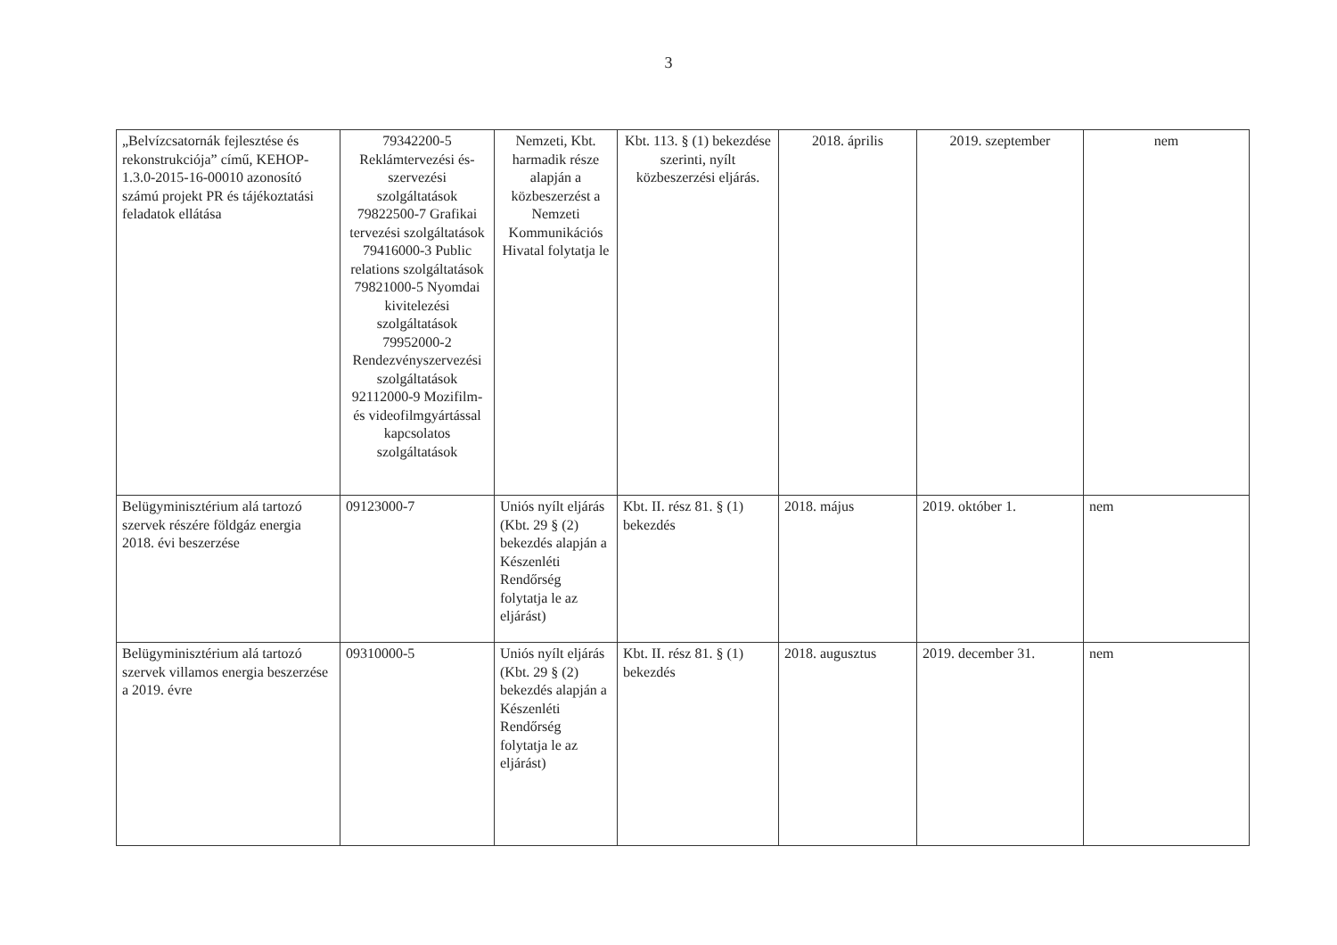3
| „Belvízcsatornák fejlesztése és rekonstrukciója” című, KEHOP-1.3.0-2015-16-00010 azonosító számú projekt PR és tájékoztatási feladatok ellátása | 79342200-5 Reklámtervezési és-szervezési szolgáltatások 79822500-7 Grafikai tervezési szolgáltatások 79416000-3 Public relations szolgáltatások 79821000-5 Nyomdai kivitelezési szolgáltatások 79952000-2 Rendezvényszervezési szolgáltatások 92112000-9 Mozifilm- és videofilmgyártással kapcsolatos szolgáltatások | Nemzeti, Kbt. harmadik része alapján a közbeszerzést a Nemzeti Kommunikációs Hivatal folytatja le | Kbt. 113. § (1) bekezdése szerinti, nyílt közbeszerzési eljárás. | 2018. április | 2019. szeptember | nem |
| Belügyminisztérium alá tartozó szervek részére földgáz energia 2018. évi beszerzése | 09123000-7 | Uniós nyílt eljárás (Kbt. 29 § (2) bekezdés alapján a Készenléti Rendőrség folytatja le az eljárást) | Kbt. II. rész 81. § (1) bekezdés | 2018. május | 2019. október 1. | nem |
| Belügyminisztérium alá tartozó szervek villamos energia beszerzése a 2019. évre | 09310000-5 | Uniós nyílt eljárás (Kbt. 29 § (2) bekezdés alapján a Készenléti Rendőrség folytatja le az eljárást) | Kbt. II. rész 81. § (1) bekezdés | 2018. augusztus | 2019. december 31. | nem |